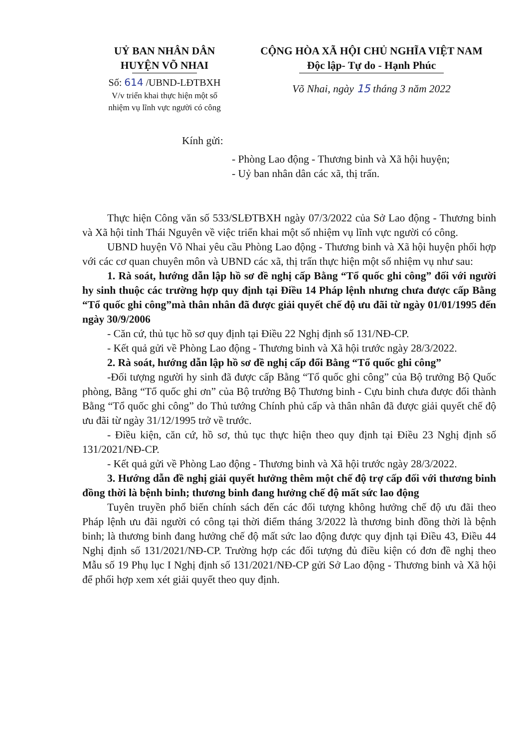UỶ BAN NHÂN DÂN
HUYỆN VÕ NHAI
Số: 614 /UBND-LĐTBXH
V/v triển khai thực hiện một số
nhiệm vụ lĩnh vực người có công
CỘNG HÒA XÃ HỘI CHỦ NGHĨA VIỆT NAM
Độc lập- Tự do - Hạnh Phúc
Võ Nhai, ngày 15 tháng 3 năm 2022
Kính gửi:
- Phòng Lao động - Thương binh và Xã hội huyện;
- Uỷ ban nhân dân các xã, thị trấn.
Thực hiện Công văn số 533/SLĐTBXH ngày 07/3/2022 của Sở Lao động - Thương binh và Xã hội tỉnh Thái Nguyên về việc triển khai một số nhiệm vụ lĩnh vực người có công.
UBND huyện Võ Nhai yêu cầu Phòng Lao động - Thương binh và Xã hội huyện phối hợp với các cơ quan chuyên môn và UBND các xã, thị trấn thực hiện một số nhiệm vụ như sau:
1. Rà soát, hướng dẫn lập hồ sơ đề nghị cấp Bằng “Tổ quốc ghi công” đối với người hy sinh thuộc các trường hợp quy định tại Điều 14 Pháp lệnh nhưng chưa được cấp Bằng “Tổ quốc ghi công”mà thân nhân đã được giải quyết chế độ ưu đãi từ ngày 01/01/1995 đến ngày 30/9/2006
- Căn cứ, thủ tục hồ sơ quy định tại Điều 22 Nghị định số 131/NĐ-CP.
- Kết quả gửi về Phòng Lao động - Thương binh và Xã hội trước ngày 28/3/2022.
2. Rà soát, hướng dẫn lập hồ sơ đề nghị cấp đổi Bằng “Tổ quốc ghi công”
-Đối tượng người hy sinh đã được cấp Bằng “Tổ quốc ghi công” của Bộ trưởng Bộ Quốc phòng, Bằng “Tổ quốc ghi ơn” của Bộ trưởng Bộ Thương binh - Cựu binh chưa được đổi thành Bằng “Tổ quốc ghi công” do Thủ tướng Chính phủ cấp và thân nhân đã được giải quyết chế độ ưu đãi từ ngày 31/12/1995 trở về trước.
- Điều kiện, căn cứ, hồ sơ, thủ tục thực hiện theo quy định tại Điều 23 Nghị định số 131/2021/NĐ-CP.
- Kết quả gửi về Phòng Lao động - Thương binh và Xã hội trước ngày 28/3/2022.
3. Hướng dẫn đề nghị giải quyết hưởng thêm một chế độ trợ cấp đối với thương binh đồng thời là bệnh binh; thương binh đang hưởng chế độ mất sức lao động
Tuyên truyền phổ biến chính sách đến các đối tượng không hưởng chế độ ưu đãi theo Pháp lệnh ưu đãi người có công tại thời điểm tháng 3/2022 là thương binh đồng thời là bệnh binh; là thương binh đang hưởng chế độ mất sức lao động được quy định tại Điều 43, Điều 44 Nghị định số 131/2021/NĐ-CP. Trường hợp các đối tượng đủ điều kiện có đơn đề nghị theo Mẫu số 19 Phụ lục I Nghị định số 131/2021/NĐ-CP gửi Sở Lao động - Thương binh và Xã hội để phối hợp xem xét giải quyết theo quy định.